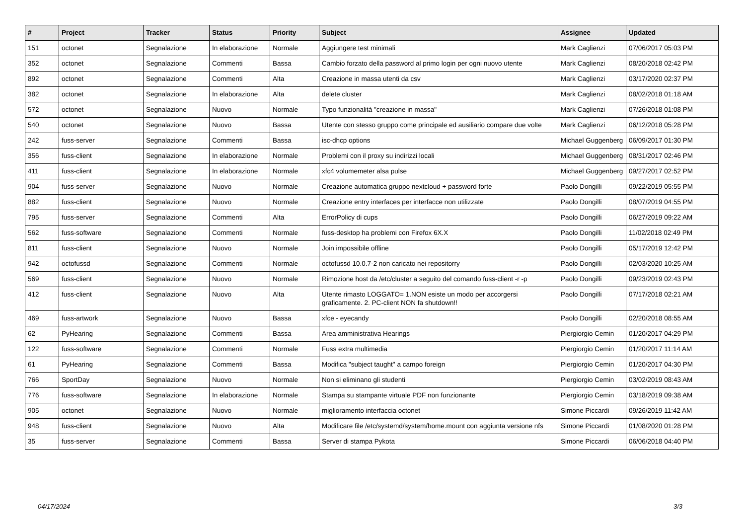| # | Project | Tracker | Status | Priority | Subject | Assignee | Updated |
| --- | --- | --- | --- | --- | --- | --- | --- |
| 151 | octonet | Segnalazione | In elaborazione | Normale | Aggiungere test minimali | Mark Caglienzi | 07/06/2017 05:03 PM |
| 352 | octonet | Segnalazione | Commenti | Bassa | Cambio forzato della password al primo login per ogni nuovo utente | Mark Caglienzi | 08/20/2018 02:42 PM |
| 892 | octonet | Segnalazione | Commenti | Alta | Creazione in massa utenti da csv | Mark Caglienzi | 03/17/2020 02:37 PM |
| 382 | octonet | Segnalazione | In elaborazione | Alta | delete cluster | Mark Caglienzi | 08/02/2018 01:18 AM |
| 572 | octonet | Segnalazione | Nuovo | Normale | Typo funzionalità "creazione in massa" | Mark Caglienzi | 07/26/2018 01:08 PM |
| 540 | octonet | Segnalazione | Nuovo | Bassa | Utente con stesso gruppo come principale ed ausiliario compare due volte | Mark Caglienzi | 06/12/2018 05:28 PM |
| 242 | fuss-server | Segnalazione | Commenti | Bassa | isc-dhcp options | Michael Guggenberg | 06/09/2017 01:30 PM |
| 356 | fuss-client | Segnalazione | In elaborazione | Normale | Problemi con il proxy su indirizzi locali | Michael Guggenberg | 08/31/2017 02:46 PM |
| 411 | fuss-client | Segnalazione | In elaborazione | Normale | xfc4 volumemeter alsa pulse | Michael Guggenberg | 09/27/2017 02:52 PM |
| 904 | fuss-server | Segnalazione | Nuovo | Normale | Creazione automatica gruppo nextcloud + password forte | Paolo Dongilli | 09/22/2019 05:55 PM |
| 882 | fuss-client | Segnalazione | Nuovo | Normale | Creazione entry interfaces per interfacce non utilizzate | Paolo Dongilli | 08/07/2019 04:55 PM |
| 795 | fuss-server | Segnalazione | Commenti | Alta | ErrorPolicy di cups | Paolo Dongilli | 06/27/2019 09:22 AM |
| 562 | fuss-software | Segnalazione | Commenti | Normale | fuss-desktop ha problemi con Firefox 6X.X | Paolo Dongilli | 11/02/2018 02:49 PM |
| 811 | fuss-client | Segnalazione | Nuovo | Normale | Join impossibile offline | Paolo Dongilli | 05/17/2019 12:42 PM |
| 942 | octofussd | Segnalazione | Commenti | Normale | octofussd 10.0.7-2 non caricato nei repositorry | Paolo Dongilli | 02/03/2020 10:25 AM |
| 569 | fuss-client | Segnalazione | Nuovo | Normale | Rimozione host da /etc/cluster a seguito del comando fuss-client -r -p | Paolo Dongilli | 09/23/2019 02:43 PM |
| 412 | fuss-client | Segnalazione | Nuovo | Alta | Utente rimasto LOGGATO= 1.NON esiste un modo per accorgersi graficamente. 2. PC-client NON fa shutdown!! | Paolo Dongilli | 07/17/2018 02:21 AM |
| 469 | fuss-artwork | Segnalazione | Nuovo | Bassa | xfce - eyecandy | Paolo Dongilli | 02/20/2018 08:55 AM |
| 62 | PyHearing | Segnalazione | Commenti | Bassa | Area amministrativa Hearings | Piergiorgio Cemin | 01/20/2017 04:29 PM |
| 122 | fuss-software | Segnalazione | Commenti | Normale | Fuss extra multimedia | Piergiorgio Cemin | 01/20/2017 11:14 AM |
| 61 | PyHearing | Segnalazione | Commenti | Bassa | Modifica "subject taught" a campo foreign | Piergiorgio Cemin | 01/20/2017 04:30 PM |
| 766 | SportDay | Segnalazione | Nuovo | Normale | Non si eliminano gli studenti | Piergiorgio Cemin | 03/02/2019 08:43 AM |
| 776 | fuss-software | Segnalazione | In elaborazione | Normale | Stampa su stampante virtuale PDF non funzionante | Piergiorgio Cemin | 03/18/2019 09:38 AM |
| 905 | octonet | Segnalazione | Nuovo | Normale | miglioramento interfaccia octonet | Simone Piccardi | 09/26/2019 11:42 AM |
| 948 | fuss-client | Segnalazione | Nuovo | Alta | Modificare file /etc/systemd/system/home.mount con aggiunta versione nfs | Simone Piccardi | 01/08/2020 01:28 PM |
| 35 | fuss-server | Segnalazione | Commenti | Bassa | Server di stampa Pykota | Simone Piccardi | 06/06/2018 04:40 PM |
04/17/2024 3/3